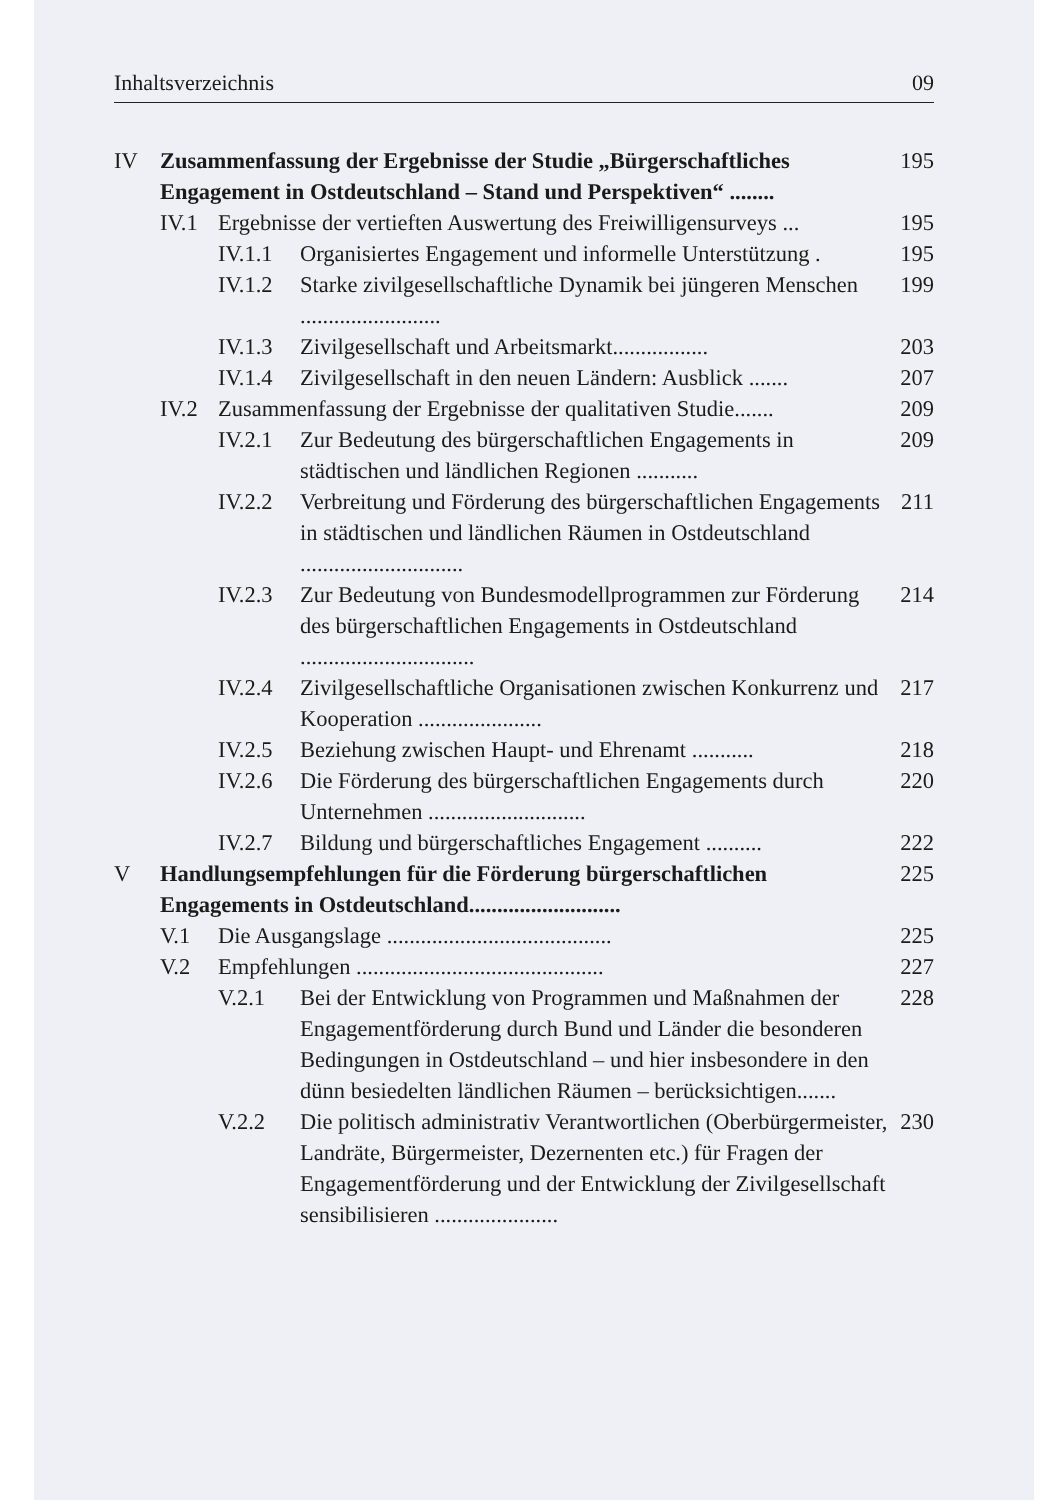Inhaltsverzeichnis 09
IV Zusammenfassung der Ergebnisse der Studie „Bürgerschaftliches Engagement in Ostdeutschland – Stand und Perspektiven“ ........ 195
IV.1 Ergebnisse der vertieften Auswertung des Freiwilligensurveys ... 195
IV.1.1 Organisiertes Engagement und informelle Unterstützung . 195
IV.1.2 Starke zivilgesellschaftliche Dynamik bei jüngeren Menschen ......................... 199
IV.1.3 Zivilgesellschaft und Arbeitsmarkt................. 203
IV.1.4 Zivilgesellschaft in den neuen Ländern: Ausblick ....... 207
IV.2 Zusammenfassung der Ergebnisse der qualitativen Studie....... 209
IV.2.1 Zur Bedeutung des bürgerschaftlichen Engagements in städtischen und ländlichen Regionen ........... 209
IV.2.2 Verbreitung und Förderung des bürgerschaftlichen Engagements in städtischen und ländlichen Räumen in Ostdeutschland ............................. 211
IV.2.3 Zur Bedeutung von Bundesmodellprogrammen zur Förderung des bürgerschaftlichen Engagements in Ostdeutschland ............................... 214
IV.2.4 Zivilgesellschaftliche Organisationen zwischen Konkurrenz und Kooperation ...................... 217
IV.2.5 Beziehung zwischen Haupt- und Ehrenamt ........... 218
IV.2.6 Die Förderung des bürgerschaftlichen Engagements durch Unternehmen ............................ 220
IV.2.7 Bildung und bürgerschaftliches Engagement .......... 222
V Handlungsempfehlungen für die Förderung bürgerschaftlichen Engagements in Ostdeutschland........................... 225
V.1 Die Ausgangslage ........................................ 225
V.2 Empfehlungen ............................................ 227
V.2.1 Bei der Entwicklung von Programmen und Maßnahmen der Engagementförderung durch Bund und Länder die besonderen Bedingungen in Ostdeutschland – und hier insbesondere in den dünn besiedelten ländlichen Räumen – berücksichtigen....... 228
V.2.2 Die politisch administrativ Verantwortlichen (Oberbürgermeister, Landräte, Bürgermeister, Dezernenten etc.) für Fragen der Engagementförderung und der Entwicklung der Zivilgesellschaft sensibilisieren ...................... 230